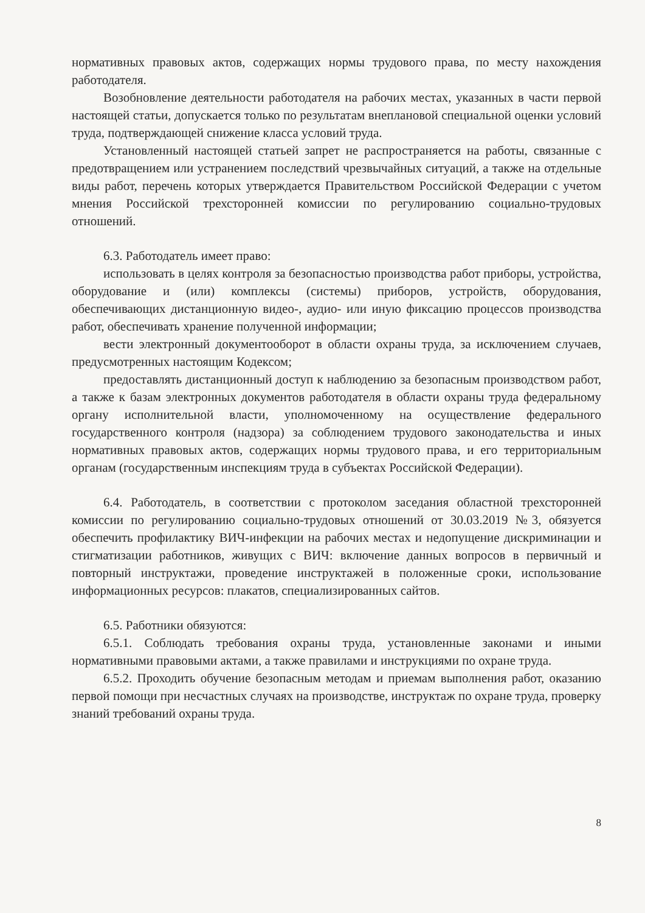нормативных правовых актов, содержащих нормы трудового права, по месту нахождения работодателя.
Возобновление деятельности работодателя на рабочих местах, указанных в части первой настоящей статьи, допускается только по результатам внеплановой специальной оценки условий труда, подтверждающей снижение класса условий труда.
Установленный настоящей статьей запрет не распространяется на работы, связанные с предотвращением или устранением последствий чрезвычайных ситуаций, а также на отдельные виды работ, перечень которых утверждается Правительством Российской Федерации с учетом мнения Российской трехсторонней комиссии по регулированию социально-трудовых отношений.
6.3. Работодатель имеет право:
использовать в целях контроля за безопасностью производства работ приборы, устройства, оборудование и (или) комплексы (системы) приборов, устройств, оборудования, обеспечивающих дистанционную видео-, аудио- или иную фиксацию процессов производства работ, обеспечивать хранение полученной информации;
вести электронный документооборот в области охраны труда, за исключением случаев, предусмотренных настоящим Кодексом;
предоставлять дистанционный доступ к наблюдению за безопасным производством работ, а также к базам электронных документов работодателя в области охраны труда федеральному органу исполнительной власти, уполномоченному на осуществление федерального государственного контроля (надзора) за соблюдением трудового законодательства и иных нормативных правовых актов, содержащих нормы трудового права, и его территориальным органам (государственным инспекциям труда в субъектах Российской Федерации).
6.4. Работодатель, в соответствии с протоколом заседания областной трехсторонней комиссии по регулированию социально-трудовых отношений от 30.03.2019 №3, обязуется обеспечить профилактику ВИЧ-инфекции на рабочих местах и недопущение дискриминации и стигматизации работников, живущих с ВИЧ: включение данных вопросов в первичный и повторный инструктажи, проведение инструктажей в положенные сроки, использование информационных ресурсов: плакатов, специализированных сайтов.
6.5. Работники обязуются:
6.5.1. Соблюдать требования охраны труда, установленные законами и иными нормативными правовыми актами, а также правилами и инструкциями по охране труда.
6.5.2. Проходить обучение безопасным методам и приемам выполнения работ, оказанию первой помощи при несчастных случаях на производстве, инструктаж по охране труда, проверку знаний требований охраны труда.
8